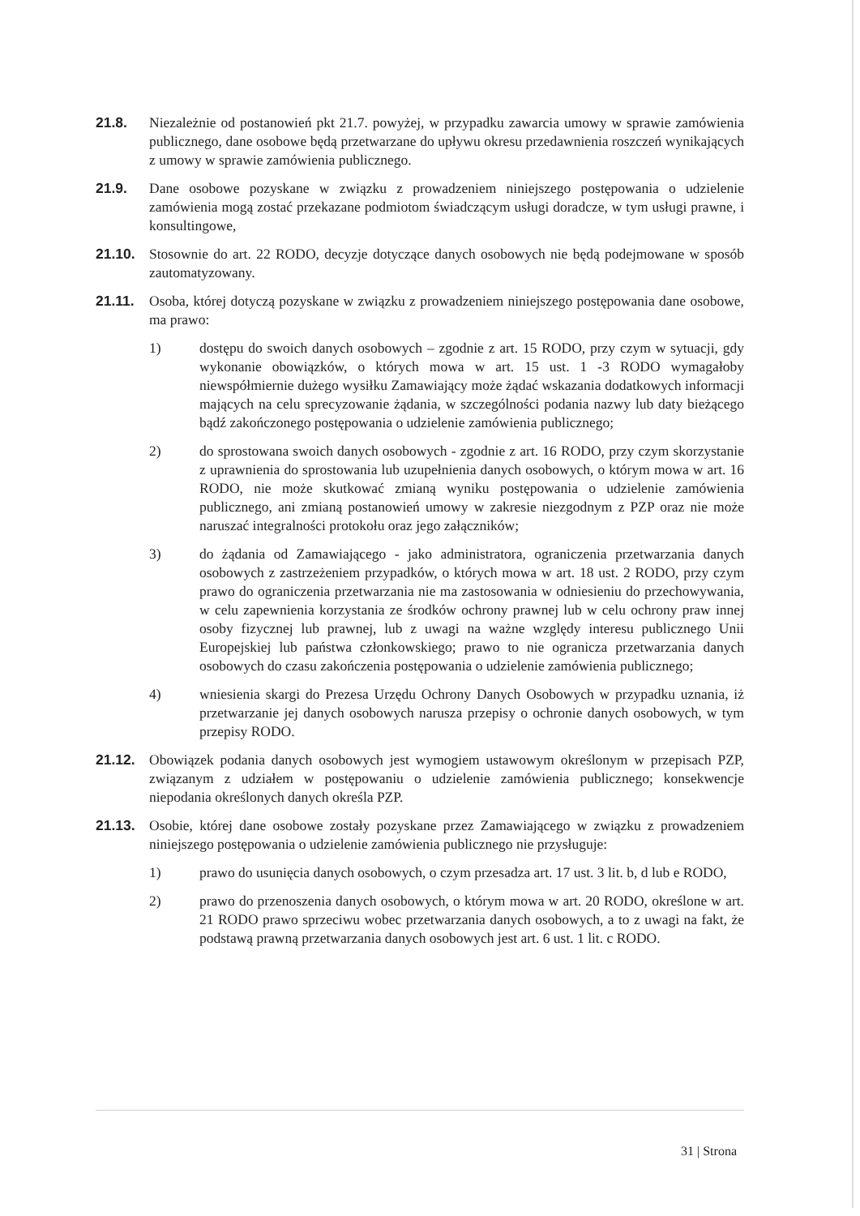21.8. Niezależnie od postanowień pkt 21.7. powyżej, w przypadku zawarcia umowy w sprawie zamówienia publicznego, dane osobowe będą przetwarzane do upływu okresu przedawnienia roszczeń wynikających z umowy w sprawie zamówienia publicznego.
21.9. Dane osobowe pozyskane w związku z prowadzeniem niniejszego postępowania o udzielenie zamówienia mogą zostać przekazane podmiotom świadczącym usługi doradcze, w tym usługi prawne, i konsultingowe,
21.10. Stosownie do art. 22 RODO, decyzje dotyczące danych osobowych nie będą podejmowane w sposób zautomatyzowany.
21.11. Osoba, której dotyczą pozyskane w związku z prowadzeniem niniejszego postępowania dane osobowe, ma prawo:
1) dostępu do swoich danych osobowych – zgodnie z art. 15 RODO, przy czym w sytuacji, gdy wykonanie obowiązków, o których mowa w art. 15 ust. 1 -3 RODO wymagałoby niewspółmiernie dużego wysiłku Zamawiający może żądać wskazania dodatkowych informacji mających na celu sprecyzowanie żądania, w szczególności podania nazwy lub daty bieżącego bądź zakończonego postępowania o udzielenie zamówienia publicznego;
2) do sprostowana swoich danych osobowych - zgodnie z art. 16 RODO, przy czym skorzystanie z uprawnienia do sprostowania lub uzupełnienia danych osobowych, o którym mowa w art. 16 RODO, nie może skutkować zmianą wyniku postępowania o udzielenie zamówienia publicznego, ani zmianą postanowień umowy w zakresie niezgodnym z PZP oraz nie może naruszać integralności protokołu oraz jego załączników;
3) do żądania od Zamawiającego - jako administratora, ograniczenia przetwarzania danych osobowych z zastrzeżeniem przypadków, o których mowa w art. 18 ust. 2 RODO, przy czym prawo do ograniczenia przetwarzania nie ma zastosowania w odniesieniu do przechowywania, w celu zapewnienia korzystania ze środków ochrony prawnej lub w celu ochrony praw innej osoby fizycznej lub prawnej, lub z uwagi na ważne względy interesu publicznego Unii Europejskiej lub państwa członkowskiego; prawo to nie ogranicza przetwarzania danych osobowych do czasu zakończenia postępowania o udzielenie zamówienia publicznego;
4) wniesienia skargi do Prezesa Urzędu Ochrony Danych Osobowych w przypadku uznania, iż przetwarzanie jej danych osobowych narusza przepisy o ochronie danych osobowych, w tym przepisy RODO.
21.12. Obowiązek podania danych osobowych jest wymogiem ustawowym określonym w przepisach PZP, związanym z udziałem w postępowaniu o udzielenie zamówienia publicznego; konsekwencje niepodania określonych danych określa PZP.
21.13. Osobie, której dane osobowe zostały pozyskane przez Zamawiającego w związku z prowadzeniem niniejszego postępowania o udzielenie zamówienia publicznego nie przysługuje:
1) prawo do usunięcia danych osobowych, o czym przesadza art. 17 ust. 3 lit. b, d lub e RODO,
2) prawo do przenoszenia danych osobowych, o którym mowa w art. 20 RODO, określone w art. 21 RODO prawo sprzeciwu wobec przetwarzania danych osobowych, a to z uwagi na fakt, że podstawą prawną przetwarzania danych osobowych jest art. 6 ust. 1 lit. c RODO.
31 | Strona